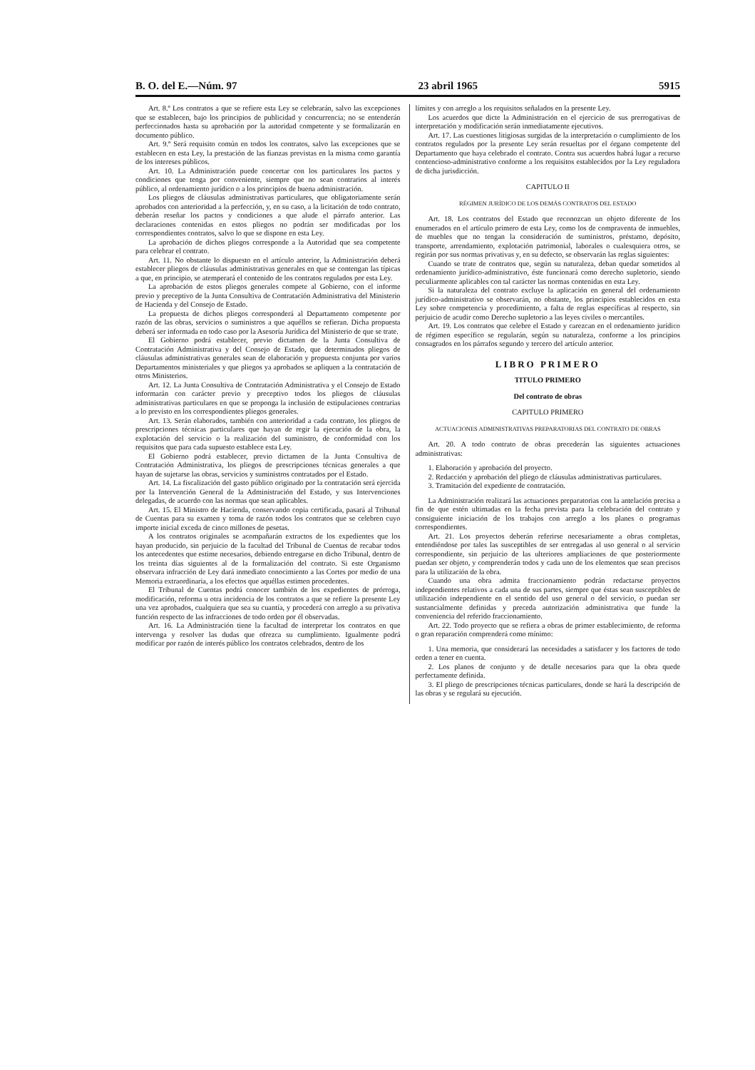B. O. del E.—Núm. 97 23 abril 1965 5915
Art. 8.º Los contratos a que se refiere esta Ley se celebrarán, salvo las excepciones que se establecen, bajo los principios de publicidad y concurrencia; no se entenderán perfeccionados hasta su aprobación por la autoridad competente y se formalizarán en documento público.
Art. 9.º Será requisito común en todos los contratos, salvo las excepciones que se establecen en esta Ley, la prestación de las fianzas previstas en la misma como garantía de los intereses públicos.
Art. 10. La Administración puede concertar con los particulares los pactos y condiciones que tenga por conveniente, siempre que no sean contrarios al interés público, al ordenamiento jurídico o a los principios de buena administración.
Los pliegos de cláusulas administrativas particulares, que obligatoriamente serán aprobados con anterioridad a la perfección, y, en su caso, a la licitación de todo contrato, deberán reseñar los pactos y condiciones a que alude el párrafo anterior. Las declaraciones contenidas en estos pliegos no podrán ser modificadas por los correspondientes contratos, salvo lo que se dispone en esta Ley.
La aprobación de dichos pliegos corresponde a la Autoridad que sea competente para celebrar el contrato.
Art. 11. No obstante lo dispuesto en el artículo anterior, la Administración deberá establecer pliegos de cláusulas administrativas generales en que se contengan las típicas a que, en principio, se atemperará el contenido de los contratos regulados por esta Ley.
La aprobación de estos pliegos generales compete al Gobierno, con el informe previo y preceptivo de la Junta Consultiva de Contratación Administrativa del Ministerio de Hacienda y del Consejo de Estado.
La propuesta de dichos pliegos corresponderá al Departamento competente por razón de las obras, servicios o suministros a que aquéllos se refieran. Dicha propuesta deberá ser informada en todo caso por la Asesoría Jurídica del Ministerio de que se trate.
El Gobierno podrá establecer, previo dictamen de la Junta Consultiva de Contratación Administrativa y del Consejo de Estado, que determinados pliegos de cláusulas administrativas generales sean de elaboración y propuesta conjunta por varios Departamentos ministeriales y que pliegos ya aprobados se apliquen a la contratación de otros Ministerios.
Art. 12. La Junta Consultiva de Contratación Administrativa y el Consejo de Estado informarán con carácter previo y preceptivo todos los pliegos de cláusulas administrativas particulares en que se proponga la inclusión de estipulaciones contrarias a lo previsto en los correspondientes pliegos generales.
Art. 13. Serán elaborados, también con anterioridad a cada contrato, los pliegos de prescripciones técnicas particulares que hayan de regir la ejecución de la obra, la explotación del servicio o la realización del suministro, de conformidad con los requisitos que para cada supuesto establece esta Ley.
El Gobierno podrá establecer, previo dictamen de la Junta Consultiva de Contratación Administrativa, los pliegos de prescripciones técnicas generales a que hayan de sujetarse las obras, servicios y suministros contratados por el Estado.
Art. 14. La fiscalización del gasto público originado por la contratación será ejercida por la Intervención General de la Administración del Estado, y sus Intervenciones delegadas, de acuerdo con las normas que sean aplicables.
Art. 15. El Ministro de Hacienda, conservando copia certificada, pasará al Tribunal de Cuentas para su examen y toma de razón todos los contratos que se celebren cuyo importe inicial exceda de cinco millones de pesetas.
A los contratos originales se acompañarán extractos de los expedientes que los hayan producido, sin perjuicio de la facultad del Tribunal de Cuentas de recabar todos los antecedentes que estime necesarios, debiendo entregarse en dicho Tribunal, dentro de los treinta días siguientes al de la formalización del contrato. Si este Organismo observara infracción de Ley dará inmediato conocimiento a las Cortes por medio de una Memoria extraordinaria, a los efectos que aquéllas estimen procedentes.
El Tribunal de Cuentas podrá conocer también de los expedientes de prórroga, modificación, reforma u otra incidencia de los contratos a que se refiere la presente Ley una vez aprobados, cualquiera que sea su cuantía, y procederá con arreglo a su privativa función respecto de las infracciones de todo orden por él observadas.
Art. 16. La Administración tiene la facultad de interpretar los contratos en que intervenga y resolver las dudas que ofrezca su cumplimiento. Igualmente podrá modificar por razón de interés público los contratos celebrados, dentro de los
límites y con arreglo a los requisitos señalados en la presente Ley.
Los acuerdos que dicte la Administración en el ejercicio de sus prerrogativas de interpretación y modificación serán inmediatamente ejecutivos.
Art. 17. Las cuestiones litigiosas surgidas de la interpretación o cumplimiento de los contratos regulados por la presente Ley serán resueltas por el órgano competente del Departamento que haya celebrado el contrato. Contra sus acuerdos habrá lugar a recurso contencioso-administrativo conforme a los requisitos establecidos por la Ley reguladora de dicha jurisdicción.
CAPITULO II
RÉGIMEN JURÍDICO DE LOS DEMÁS CONTRATOS DEL ESTADO
Art. 18. Los contratos del Estado que reconozcan un objeto diferente de los enumerados en el artículo primero de esta Ley, como los de compraventa de inmuebles, de muebles que no tengan la consideración de suministros, préstamo, depósito, transporte, arrendamiento, explotación patrimonial, laborales o cualesquiera otros, se regirán por sus normas privativas y, en su defecto, se observarán las reglas siguientes:
Cuando se trate de contratos que, según su naturaleza, deban quedar sometidos al ordenamiento jurídico-administrativo, éste funcionará como derecho supletorio, siendo peculiarmente aplicables con tal carácter las normas contenidas en esta Ley.
Si la naturaleza del contrato excluye la aplicación en general del ordenamiento jurídico-administrativo se observarán, no obstante, los principios establecidos en esta Ley sobre competencia y procedimiento, a falta de reglas específicas al respecto, sin perjuicio de acudir como Derecho supletorio a las leyes civiles o mercantiles.
Art. 19. Los contratos que celebre el Estado y carezcan en el ordenamiento jurídico de régimen específico se regularán, según su naturaleza, conforme a los principios consagrados en los párrafos segundo y tercero del artículo anterior.
LIBRO PRIMERO
TITULO PRIMERO
Del contrato de obras
CAPITULO PRIMERO
ACTUACIONES ADMINISTRATIVAS PREPARATORIAS DEL CONTRATO DE OBRAS
Art. 20. A todo contrato de obras precederán las siguientes actuaciones administrativas:
1. Elaboración y aprobación del proyecto.
2. Redacción y aprobación del pliego de cláusulas administrativas particulares.
3. Tramitación del expediente de contratación.
La Administración realizará las actuaciones preparatorias con la antelación precisa a fin de que estén ultimadas en la fecha prevista para la celebración del contrato y consiguiente iniciación de los trabajos con arreglo a los planes o programas correspondientes.
Art. 21. Los proyectos deberán referirse necesariamente a obras completas, entendiéndose por tales las susceptibles de ser entregadas al uso general o al servicio correspondiente, sin perjuicio de las ulteriores ampliaciones de que posteriormente puedan ser objeto, y comprenderán todos y cada uno de los elementos que sean precisos para la utilización de la obra.
Cuando una obra admita fraccionamiento podrán redactarse proyectos independientes relativos a cada una de sus partes, siempre que éstas sean susceptibles de utilización independiente en el sentido del uso general o del servicio, o puedan ser sustancialmente definidas y preceda autorización administrativa que funde la conveniencia del referido fraccionamiento.
Art. 22. Todo proyecto que se refiera a obras de primer establecimiento, de reforma o gran reparación comprenderá como mínimo:
1. Una memoria, que considerará las necesidades a satisfacer y los factores de todo orden a tener en cuenta.
2. Los planos de conjunto y de detalle necesarios para que la obra quede perfectamente definida.
3. El pliego de prescripciones técnicas particulares, donde se hará la descripción de las obras y se regulará su ejecución.